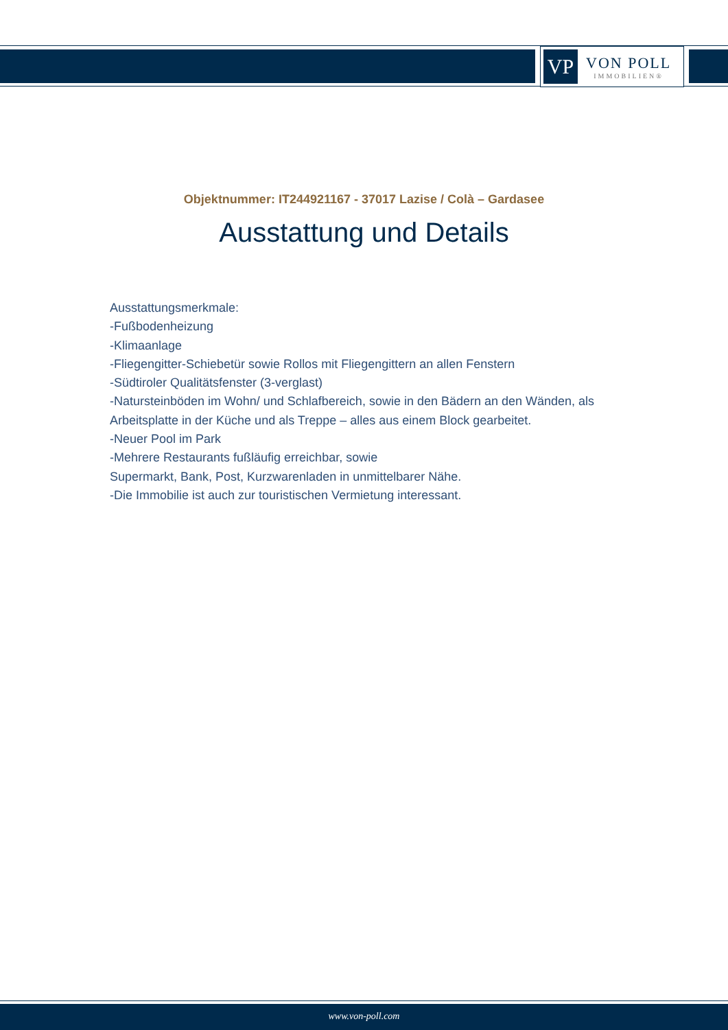VP
VON POLL
IMMOBILIEN®
Objektnummer: IT244921167 - 37017 Lazise / Colà – Gardasee
Ausstattung und Details
Ausstattungsmerkmale:
-Fußbodenheizung
-Klimaanlage
-Fliegengitter-Schiebetür sowie Rollos mit Fliegengittern an allen Fenstern
-Südtiroler Qualitätsfenster (3-verglast)
-Natursteinböden im Wohn/ und Schlafbereich, sowie in den Bädern an den Wänden, als Arbeitsplatte in der Küche und als Treppe – alles aus einem Block gearbeitet.
-Neuer Pool im Park
-Mehrere Restaurants fußläufig erreichbar, sowie
Supermarkt, Bank, Post, Kurzwarenladen in unmittelbarer Nähe.
-Die Immobilie ist auch zur touristischen Vermietung interessant.
www.von-poll.com